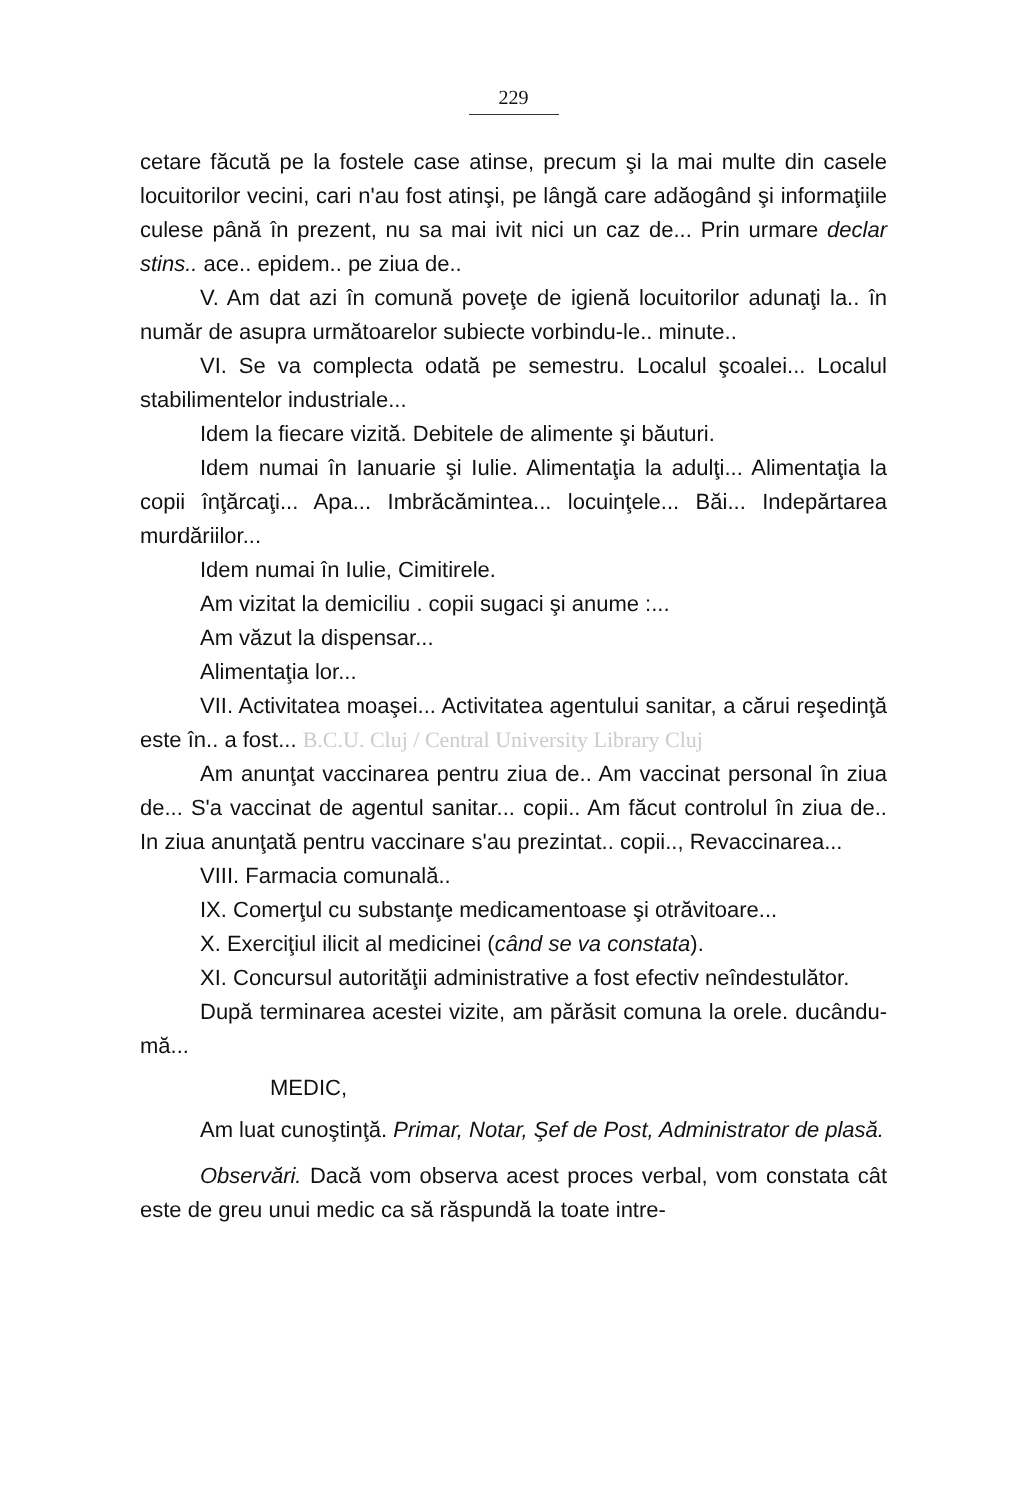229
cetare făcută pe la fostele case atinse, precum şi la mai multe din casele locuitorilor vecini, cari n'au fost atinşi, pe lângă care adăogând şi informaţiile culese până în prezent, nu sa mai ivit nici un caz de... Prin urmare declar stins.. ace.. epidem.. pe ziua de..
V. Am dat azi în comună poveţe de igienă locuitorilor adunaţi la.. în număr de asupra următoarelor subiecte vorbindu-le.. minute..
VI. Se va complecta odată pe semestru. Localul şcoalei... Localul stabilimentelor industriale...
Idem la fiecare vizită. Debitele de alimente şi băuturi.
Idem numai în Ianuarie şi Iulie. Alimentaţia la adulţi... Alimentaţia la copii înţărcaţi... Apa... Imbrăcămintea... locuinţele... Băi... Indepărtarea murdăriilor...
Idem numai în Iulie, Cimitirele.
Am vizitat la demiciliu . copii sugaci şi anume :...
Am văzut la dispensar...
Alimentaţia lor...
VII. Activitatea moaşei... Activitatea agentului sanitar, a cărui reşedinţă este în.. a fost... B.C.U. Cluj / Central University Library Cluj
Am anunţat vaccinarea pentru ziua de.. Am vaccinat personal în ziua de... S'a vaccinat de agentul sanitar... copii.. Am făcut controlul în ziua de.. In ziua anunţată pentru vaccinare s'au prezintat.. copii.., Revaccinarea...
VIII. Farmacia comunală..
IX. Comerţul cu substanţe medicamentoase şi otrăvitoare...
X. Exerciţiul ilicit al medicinei (când se va constata).
XI. Concursul autorităţii administrative a fost efectiv neîndestulător.
După terminarea acestei vizite, am părăsit comuna la orele. ducându-mă...
MEDIC,
Am luat cunoştinţă. Primar, Notar, Şef de Post, Administrator de plasă.
Observări. Dacă vom observa acest proces verbal, vom constata cât este de greu unui medic ca să răspundă la toate intre-